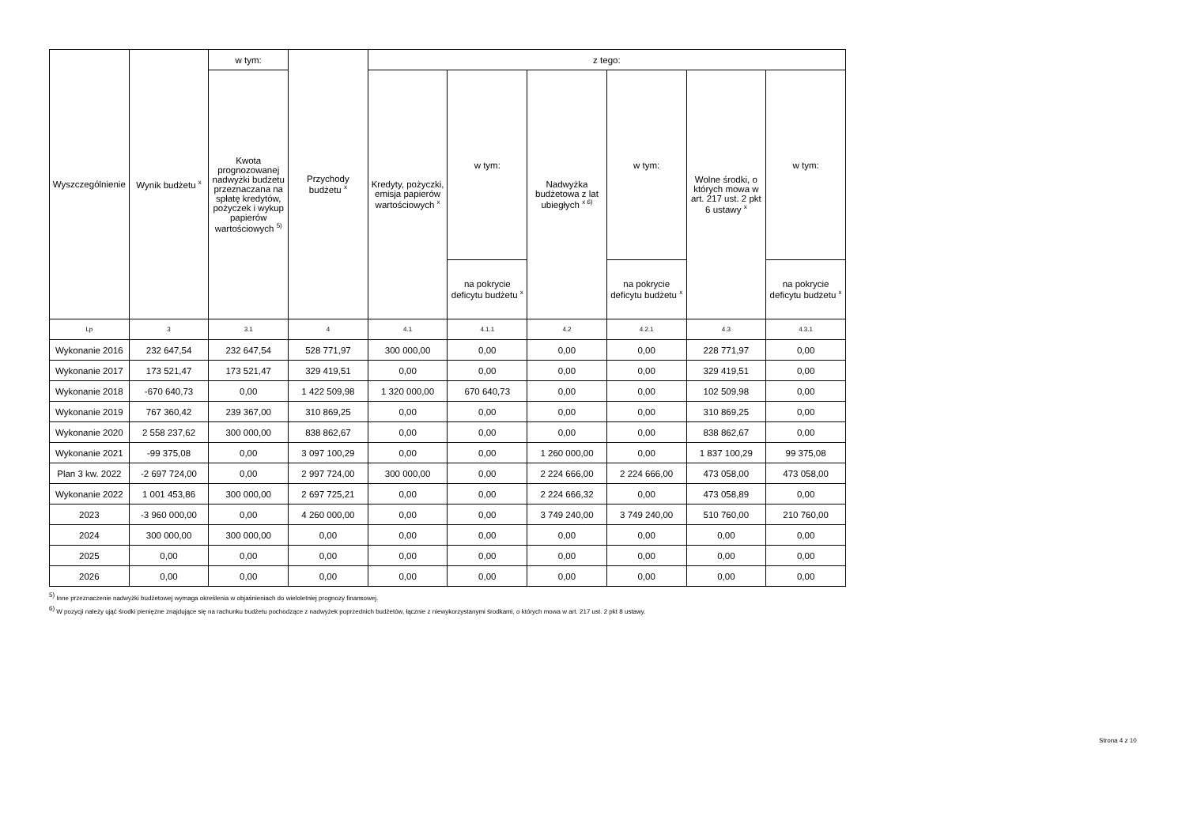| Wyszczególnienie | Wynik budżetu <sup>x</sup> | w tym: | Przychody budżetu <sup>x</sup> | z tego: | | | | | |
| --- | --- | --- | --- | --- | --- | --- | --- | --- | --- |
| | | Kwota prognozowanej nadwyżki budżetu przeznaczana na spłatę kredytów, pożyczek i wykup papierów wartościowych <sup>5)</sup> | | Kredyty, pożyczki, emisja papierów wartościowych <sup>x</sup> | w tym: | Nadwyżka budżetowa z lat ubiegłych <sup>x 6)</sup> | w tym: | Wolne środki, o których mowa w art. 217 ust. 2 pkt 6 ustawy <sup>x</sup> | w tym: |
| | | | | | na pokrycie deficytu budżetu <sup>x</sup> | | na pokrycie deficytu budżetu <sup>x</sup> | | na pokrycie deficytu budżetu <sup>x</sup> |
| Lp | 3 | 3.1 | 4 | 4.1 | 4.1.1 | 4.2 | 4.2.1 | 4.3 | 4.3.1 |
| Wykonanie 2016 | 232 647,54 | 232 647,54 | 528 771,97 | 300 000,00 | 0,00 | 0,00 | 0,00 | 228 771,97 | 0,00 |
| Wykonanie 2017 | 173 521,47 | 173 521,47 | 329 419,51 | 0,00 | 0,00 | 0,00 | 0,00 | 329 419,51 | 0,00 |
| Wykonanie 2018 | -670 640,73 | 0,00 | 1 422 509,98 | 1 320 000,00 | 670 640,73 | 0,00 | 0,00 | 102 509,98 | 0,00 |
| Wykonanie 2019 | 767 360,42 | 239 367,00 | 310 869,25 | 0,00 | 0,00 | 0,00 | 0,00 | 310 869,25 | 0,00 |
| Wykonanie 2020 | 2 558 237,62 | 300 000,00 | 838 862,67 | 0,00 | 0,00 | 0,00 | 0,00 | 838 862,67 | 0,00 |
| Wykonanie 2021 | -99 375,08 | 0,00 | 3 097 100,29 | 0,00 | 0,00 | 1 260 000,00 | 0,00 | 1 837 100,29 | 99 375,08 |
| Plan 3 kw. 2022 | -2 697 724,00 | 0,00 | 2 997 724,00 | 300 000,00 | 0,00 | 2 224 666,00 | 2 224 666,00 | 473 058,00 | 473 058,00 |
| Wykonanie 2022 | 1 001 453,86 | 300 000,00 | 2 697 725,21 | 0,00 | 0,00 | 2 224 666,32 | 0,00 | 473 058,89 | 0,00 |
| 2023 | -3 960 000,00 | 0,00 | 4 260 000,00 | 0,00 | 0,00 | 3 749 240,00 | 3 749 240,00 | 510 760,00 | 210 760,00 |
| 2024 | 300 000,00 | 300 000,00 | 0,00 | 0,00 | 0,00 | 0,00 | 0,00 | 0,00 | 0,00 |
| 2025 | 0,00 | 0,00 | 0,00 | 0,00 | 0,00 | 0,00 | 0,00 | 0,00 | 0,00 |
| 2026 | 0,00 | 0,00 | 0,00 | 0,00 | 0,00 | 0,00 | 0,00 | 0,00 | 0,00 |
<sup>5)</sup> Inne przeznaczenie nadwyżki budżetowej wymaga określenia w objaśnieniach do wieloletniej prognozy finansowej.
<sup>6)</sup> W pozycji należy ująć środki pieniężne znajdujące się na rachunku budżetu pochodzące z nadwyżek poprzednich budżetów, łącznie z niewykorzystanymi środkami, o których mowa w art. 217 ust. 2 pkt 8 ustawy.
Strona 4 z 10